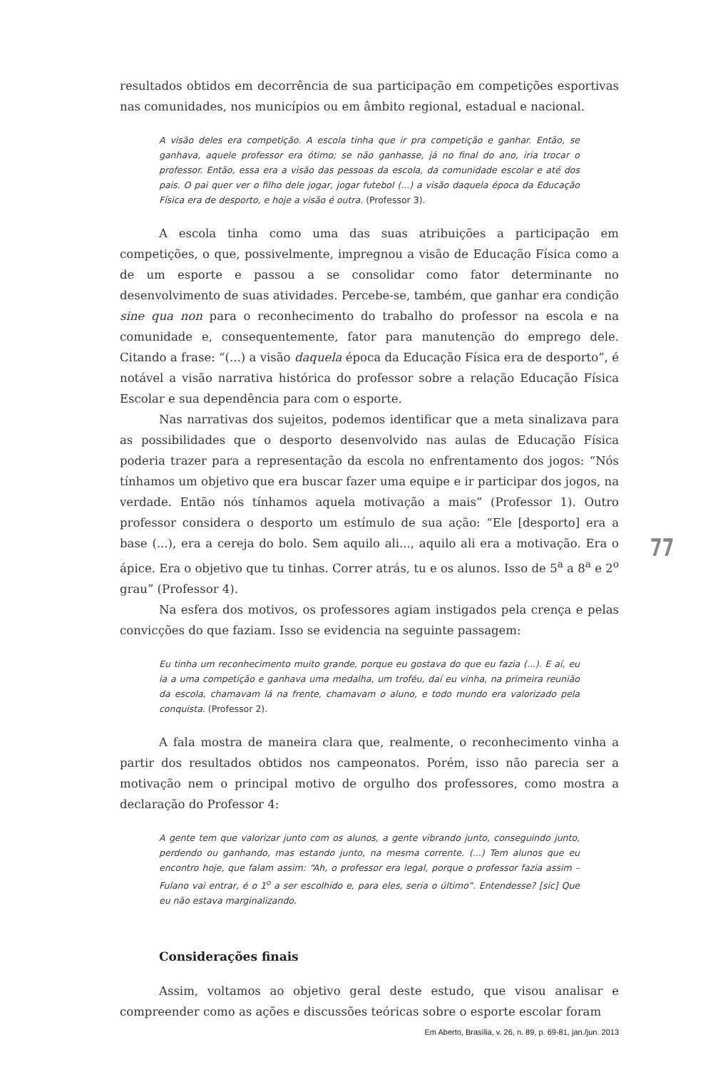resultados obtidos em decorrência de sua participação em competições esportivas nas comunidades, nos municípios ou em âmbito regional, estadual e nacional.
A visão deles era competição. A escola tinha que ir pra competição e ganhar. Então, se ganhava, aquele professor era ótimo; se não ganhasse, já no final do ano, iria trocar o professor. Então, essa era a visão das pessoas da escola, da comunidade escolar e até dos pais. O pai quer ver o filho dele jogar, jogar futebol (...) a visão daquela época da Educação Física era de desporto, e hoje a visão é outra. (Professor 3).
A escola tinha como uma das suas atribuições a participação em competições, o que, possivelmente, impregnou a visão de Educação Física como a de um esporte e passou a se consolidar como fator determinante no desenvolvimento de suas atividades. Percebe-se, também, que ganhar era condição sine qua non para o reconhecimento do trabalho do professor na escola e na comunidade e, consequentemente, fator para manutenção do emprego dele. Citando a frase: “(...) a visão daquela época da Educação Física era de desporto”, é notável a visão narrativa histórica do professor sobre a relação Educação Física Escolar e sua dependência para com o esporte.
Nas narrativas dos sujeitos, podemos identificar que a meta sinalizava para as possibilidades que o desporto desenvolvido nas aulas de Educação Física poderia trazer para a representação da escola no enfrentamento dos jogos: “Nós tínhamos um objetivo que era buscar fazer uma equipe e ir participar dos jogos, na verdade. Então nós tínhamos aquela motivação a mais” (Professor 1). Outro professor considera o desporto um estímulo de sua ação: “Ele [desporto] era a base (...), era a cereja do bolo. Sem aquilo ali..., aquilo ali era a motivação. Era o ápice. Era o objetivo que tu tinhas. Correr atrás, tu e os alunos. Isso de 5<sup>a</sup> a 8<sup>a</sup> e 2<sup>o</sup> grau” (Professor 4).
Na esfera dos motivos, os professores agiam instigados pela crença e pelas convicções do que faziam. Isso se evidencia na seguinte passagem:
Eu tinha um reconhecimento muito grande, porque eu gostava do que eu fazia (...). E aí, eu ia a uma competição e ganhava uma medalha, um troféu, daí eu vinha, na primeira reunião da escola, chamavam lá na frente, chamavam o aluno, e todo mundo era valorizado pela conquista. (Professor 2).
A fala mostra de maneira clara que, realmente, o reconhecimento vinha a partir dos resultados obtidos nos campeonatos. Porém, isso não parecia ser a motivação nem o principal motivo de orgulho dos professores, como mostra a declaração do Professor 4:
A gente tem que valorizar junto com os alunos, a gente vibrando junto, conseguindo junto, perdendo ou ganhando, mas estando junto, na mesma corrente. (...) Tem alunos que eu encontro hoje, que falam assim: “Ah, o professor era legal, porque o professor fazia assim – Fulano vai entrar, é o 1<sup>o</sup> a ser escolhido e, para eles, seria o último”. Entendesse? [sic] Que eu não estava marginalizando.
Considerações finais
Assim, voltamos ao objetivo geral deste estudo, que visou analisar e compreender como as ações e discussões teóricas sobre o esporte escolar foram
77
Em Aberto, Brasília, v. 26, n. 89, p. 69-81, jan./jun. 2013